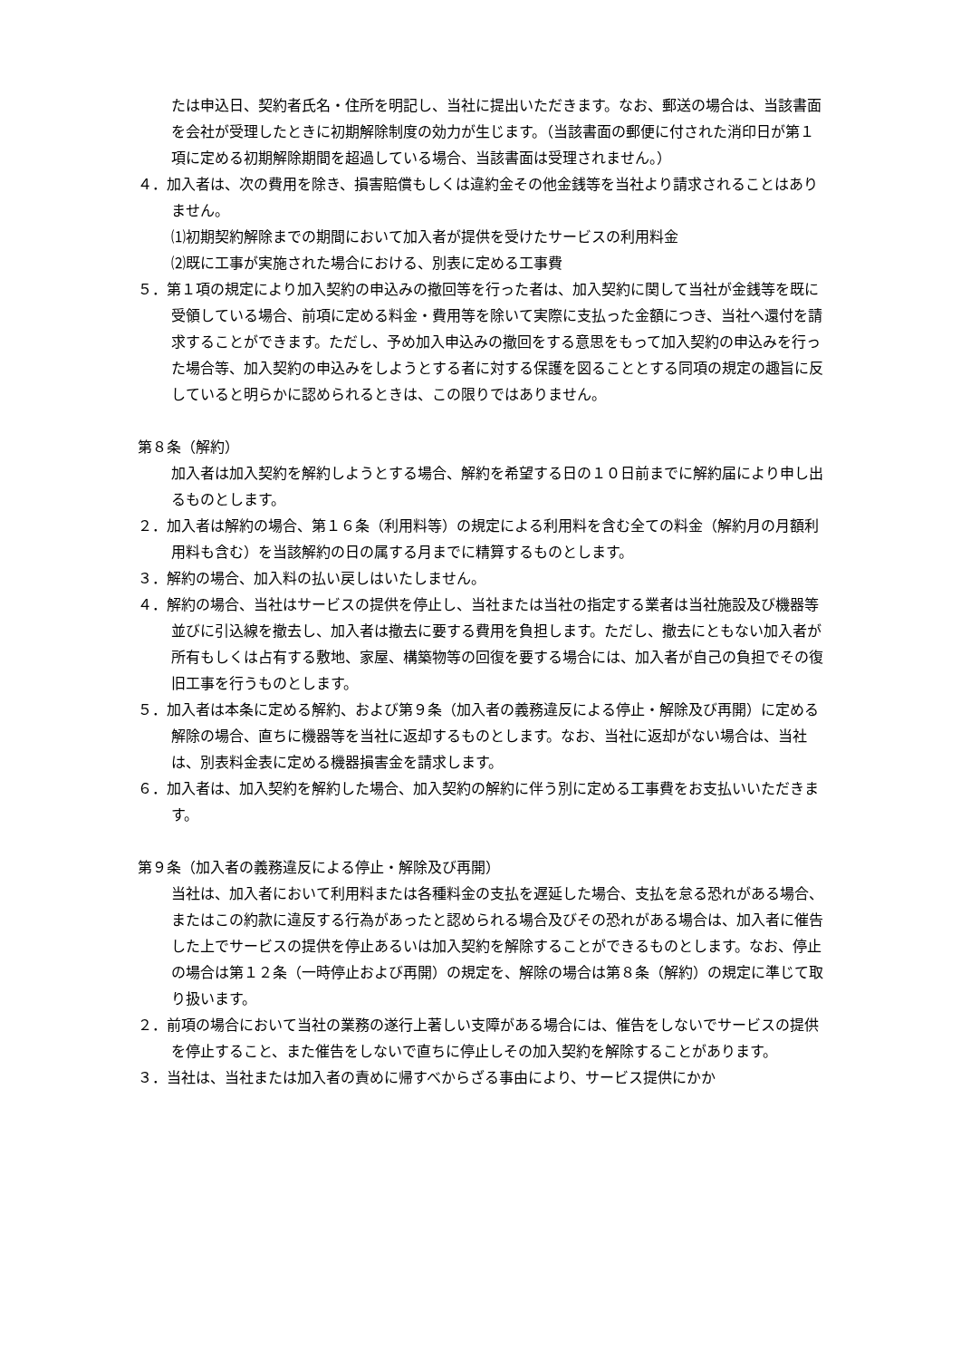たは申込日、契約者氏名・住所を明記し、当社に提出いただきます。なお、郵送の場合は、当該書面を会社が受理したときに初期解除制度の効力が生じます。（当該書面の郵便に付された消印日が第１項に定める初期解除期間を超過している場合、当該書面は受理されません。）
４．加入者は、次の費用を除き、損害賠償もしくは違約金その他金銭等を当社より請求されることはありません。
⑴初期契約解除までの期間において加入者が提供を受けたサービスの利用料金
⑵既に工事が実施された場合における、別表に定める工事費
５．第１項の規定により加入契約の申込みの撤回等を行った者は、加入契約に関して当社が金銭等を既に受領している場合、前項に定める料金・費用等を除いて実際に支払った金額につき、当社へ還付を請求することができます。ただし、予め加入申込みの撤回をする意思をもって加入契約の申込みを行った場合等、加入契約の申込みをしようとする者に対する保護を図ることとする同項の規定の趣旨に反していると明らかに認められるときは、この限りではありません。
第８条（解約）
加入者は加入契約を解約しようとする場合、解約を希望する日の１０日前までに解約届により申し出るものとします。
２．加入者は解約の場合、第１６条（利用料等）の規定による利用料を含む全ての料金（解約月の月額利用料も含む）を当該解約の日の属する月までに精算するものとします。
３．解約の場合、加入料の払い戻しはいたしません。
４．解約の場合、当社はサービスの提供を停止し、当社または当社の指定する業者は当社施設及び機器等並びに引込線を撤去し、加入者は撤去に要する費用を負担します。ただし、撤去にともない加入者が所有もしくは占有する敷地、家屋、構築物等の回復を要する場合には、加入者が自己の負担でその復旧工事を行うものとします。
５．加入者は本条に定める解約、および第９条（加入者の義務違反による停止・解除及び再開）に定める解除の場合、直ちに機器等を当社に返却するものとします。なお、当社に返却がない場合は、当社は、別表料金表に定める機器損害金を請求します。
６．加入者は、加入契約を解約した場合、加入契約の解約に伴う別に定める工事費をお支払いいただきます。
第９条（加入者の義務違反による停止・解除及び再開）
当社は、加入者において利用料または各種料金の支払を遅延した場合、支払を怠る恐れがある場合、またはこの約款に違反する行為があったと認められる場合及びその恐れがある場合は、加入者に催告した上でサービスの提供を停止あるいは加入契約を解除することができるものとします。なお、停止の場合は第１２条（一時停止および再開）の規定を、解除の場合は第８条（解約）の規定に準じて取り扱います。
２．前項の場合において当社の業務の遂行上著しい支障がある場合には、催告をしないでサービスの提供を停止すること、また催告をしないで直ちに停止しその加入契約を解除することがあります。
３．当社は、当社または加入者の責めに帰すべからざる事由により、サービス提供にかか